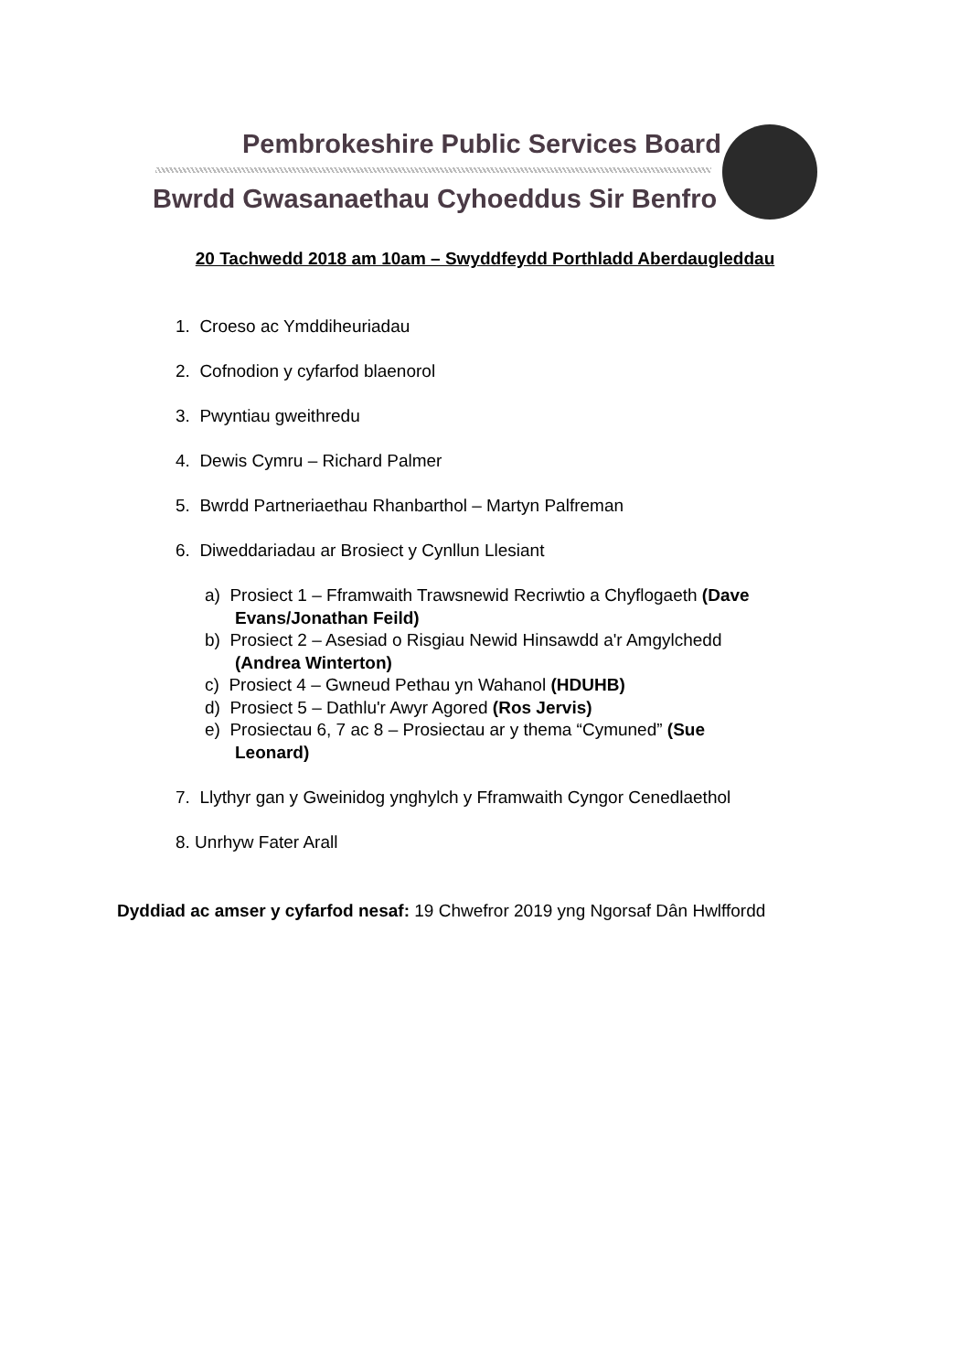Pembrokeshire Public Services Board
Bwrdd Gwasanaethau Cyhoeddus Sir Benfro
20 Tachwedd 2018 am 10am – Swyddfeydd Porthladd Aberdaugleddau
1. Croeso ac Ymddiheuriadau
2. Cofnodion y cyfarfod blaenorol
3. Pwyntiau gweithredu
4. Dewis Cymru – Richard Palmer
5. Bwrdd Partneriaethau Rhanbarthol – Martyn Palfreman
6. Diweddariadau ar Brosiect y Cynllun Llesiant
a) Prosiect 1 – Fframwaith Trawsnewid Recriwtio a Chyflogaeth (Dave
Evans/Jonathan Feild)
b) Prosiect 2 – Asesiad o Risgiau Newid Hinsawdd a'r Amgylchedd
(Andrea Winterton)
c) Prosiect 4 – Gwneud Pethau yn Wahanol (HDUHB)
d) Prosiect 5 – Dathlu'r Awyr Agored (Ros Jervis)
e) Prosiectau 6, 7 ac 8 – Prosiectau ar y thema “Cymuned” (Sue
Leonard)
7. Llythyr gan y Gweinidog ynghylch y Fframwaith Cyngor Cenedlaethol
8. Unrhyw Fater Arall
Dyddiad ac amser y cyfarfod nesaf: 19 Chwefror 2019 yng Ngorsaf Dân Hwlffordd